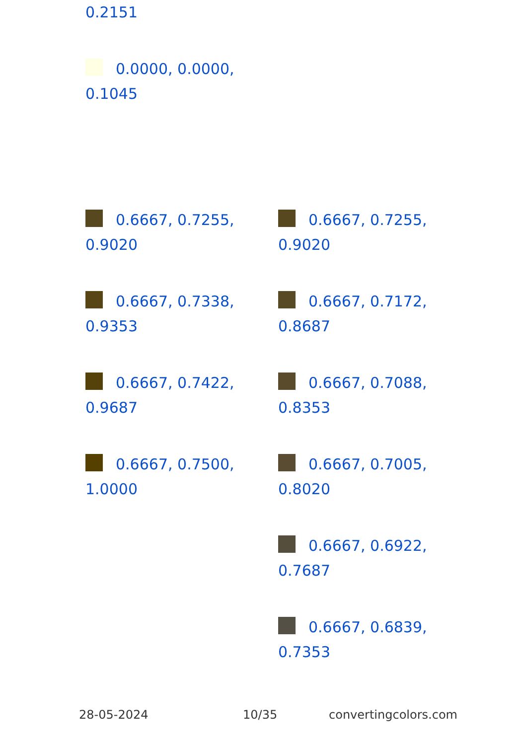0.2151
0.0000, 0.0000, 0.1045
0.6667, 0.7255, 0.9020
0.6667, 0.7255, 0.9020
0.6667, 0.7338, 0.9353
0.6667, 0.7172, 0.8687
0.6667, 0.7422, 0.9687
0.6667, 0.7088, 0.8353
0.6667, 0.7500, 1.0000
0.6667, 0.7005, 0.8020
0.6667, 0.6922, 0.7687
0.6667, 0.6839, 0.7353
28-05-2024 10/35 convertingcolors.com